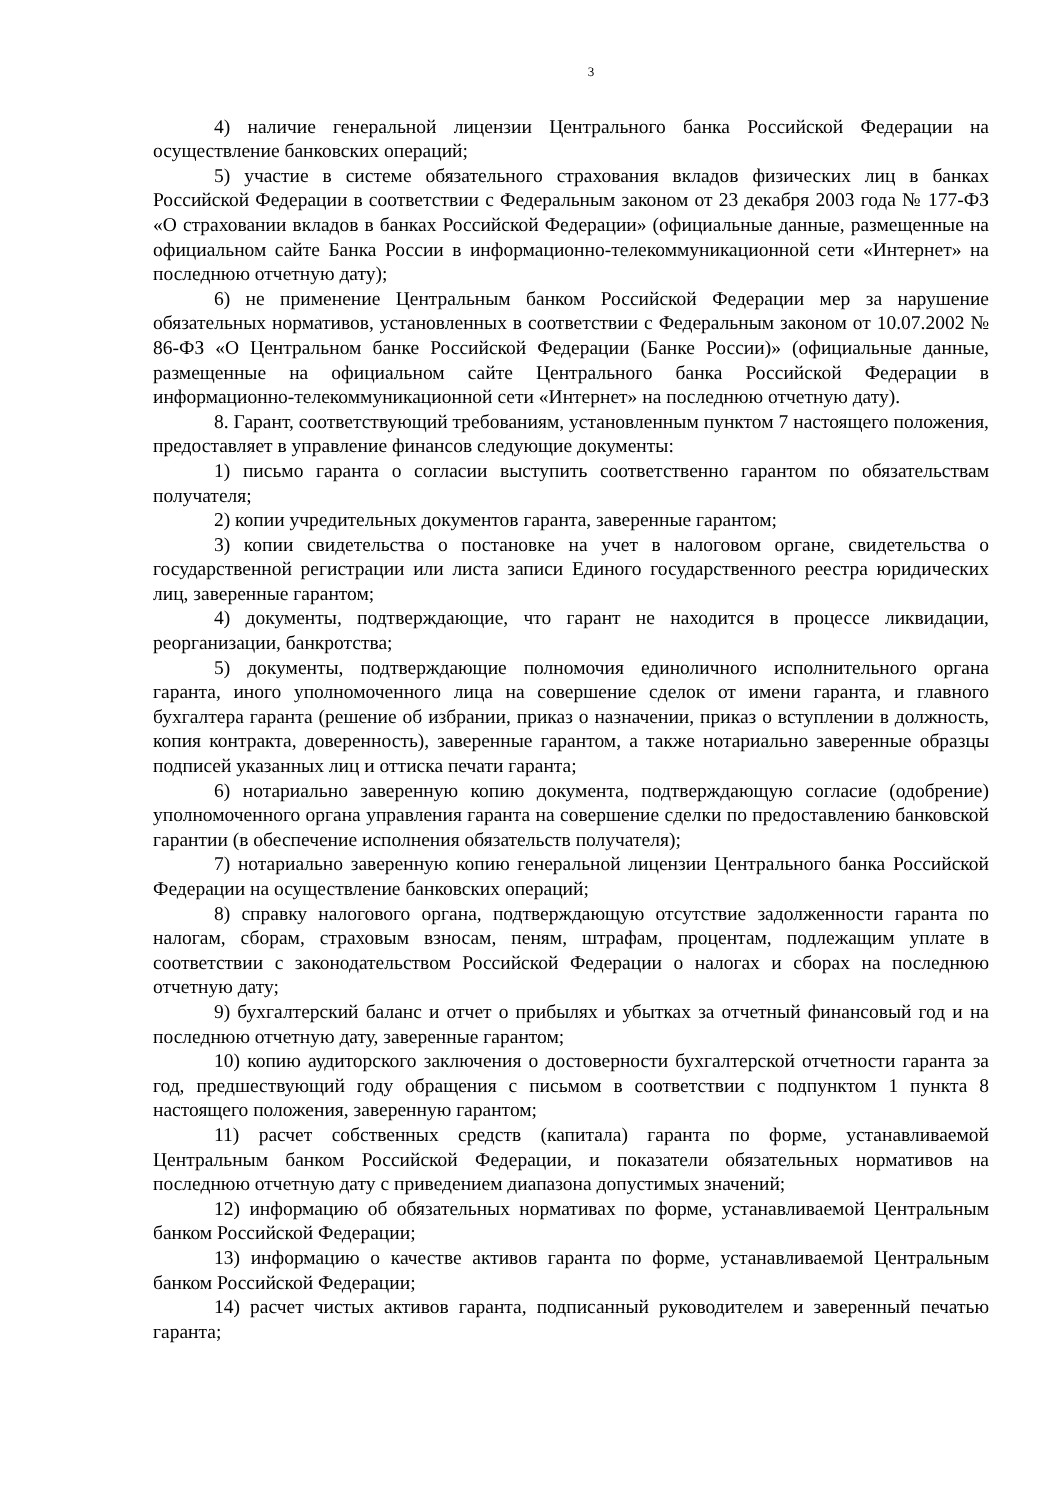3
4) наличие генеральной лицензии Центрального банка Российской Федерации на осуществление банковских операций;
5) участие в системе обязательного страхования вкладов физических лиц в банках Российской Федерации в соответствии с Федеральным законом от 23 декабря 2003 года № 177-ФЗ «О страховании вкладов в банках Российской Федерации» (официальные данные, размещенные на официальном сайте Банка России в информационно-телекоммуникационной сети «Интернет» на последнюю отчетную дату);
6) не применение Центральным банком Российской Федерации мер за нарушение обязательных нормативов, установленных в соответствии с Федеральным законом от 10.07.2002 № 86-ФЗ «О Центральном банке Российской Федерации (Банке России)» (официальные данные, размещенные на официальном сайте Центрального банка Российской Федерации в информационно-телекоммуникационной сети «Интернет» на последнюю отчетную дату).
8. Гарант, соответствующий требованиям, установленным пунктом 7 настоящего положения, предоставляет в управление финансов следующие документы:
1) письмо гаранта о согласии выступить соответственно гарантом по обязательствам получателя;
2) копии учредительных документов гаранта, заверенные гарантом;
3) копии свидетельства о постановке на учет в налоговом органе, свидетельства о государственной регистрации или листа записи Единого государственного реестра юридических лиц, заверенные гарантом;
4) документы, подтверждающие, что гарант не находится в процессе ликвидации, реорганизации, банкротства;
5) документы, подтверждающие полномочия единоличного исполнительного органа гаранта, иного уполномоченного лица на совершение сделок от имени гаранта, и главного бухгалтера гаранта (решение об избрании, приказ о назначении, приказ о вступлении в должность, копия контракта, доверенность), заверенные гарантом, а также нотариально заверенные образцы подписей указанных лиц и оттиска печати гаранта;
6) нотариально заверенную копию документа, подтверждающую согласие (одобрение) уполномоченного органа управления гаранта на совершение сделки по предоставлению банковской гарантии (в обеспечение исполнения обязательств получателя);
7) нотариально заверенную копию генеральной лицензии Центрального банка Российской Федерации на осуществление банковских операций;
8) справку налогового органа, подтверждающую отсутствие задолженности гаранта по налогам, сборам, страховым взносам, пеням, штрафам, процентам, подлежащим уплате в соответствии с законодательством Российской Федерации о налогах и сборах на последнюю отчетную дату;
9) бухгалтерский баланс и отчет о прибылях и убытках за отчетный финансовый год и на последнюю отчетную дату, заверенные гарантом;
10) копию аудиторского заключения о достоверности бухгалтерской отчетности гаранта за год, предшествующий году обращения с письмом в соответствии с подпунктом 1 пункта 8 настоящего положения, заверенную гарантом;
11) расчет собственных средств (капитала) гаранта по форме, устанавливаемой Центральным банком Российской Федерации, и показатели обязательных нормативов на последнюю отчетную дату с приведением диапазона допустимых значений;
12) информацию об обязательных нормативах по форме, устанавливаемой Центральным банком Российской Федерации;
13) информацию о качестве активов гаранта по форме, устанавливаемой Центральным банком Российской Федерации;
14) расчет чистых активов гаранта, подписанный руководителем и заверенный печатью гаранта;